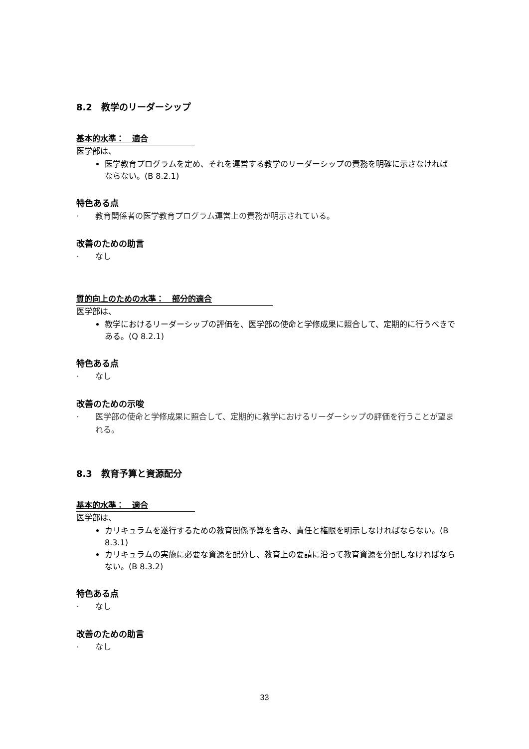8.2　教学のリーダーシップ
基本的水準：　適合
医学部は、
医学教育プログラムを定め、それを運営する教学のリーダーシップの責務を明確に示さなければならない。(B 8.2.1)
特色ある点
· 教育関係者の医学教育プログラム運営上の責務が明示されている。
改善のための助言
· なし
質的向上のための水準：　部分的適合
医学部は、
教学におけるリーダーシップの評価を、医学部の使命と学修成果に照合して、定期的に行うべきである。(Q 8.2.1)
特色ある点
· なし
改善のための示唆
· 医学部の使命と学修成果に照合して、定期的に教学におけるリーダーシップの評価を行うことが望まれる。
8.3　教育予算と資源配分
基本的水準：　適合
医学部は、
カリキュラムを遂行するための教育関係予算を含み、責任と権限を明示しなければならない。(B 8.3.1)
カリキュラムの実施に必要な資源を配分し、教育上の要請に沿って教育資源を分配しなければならない。(B 8.3.2)
特色ある点
· なし
改善のための助言
· なし
33